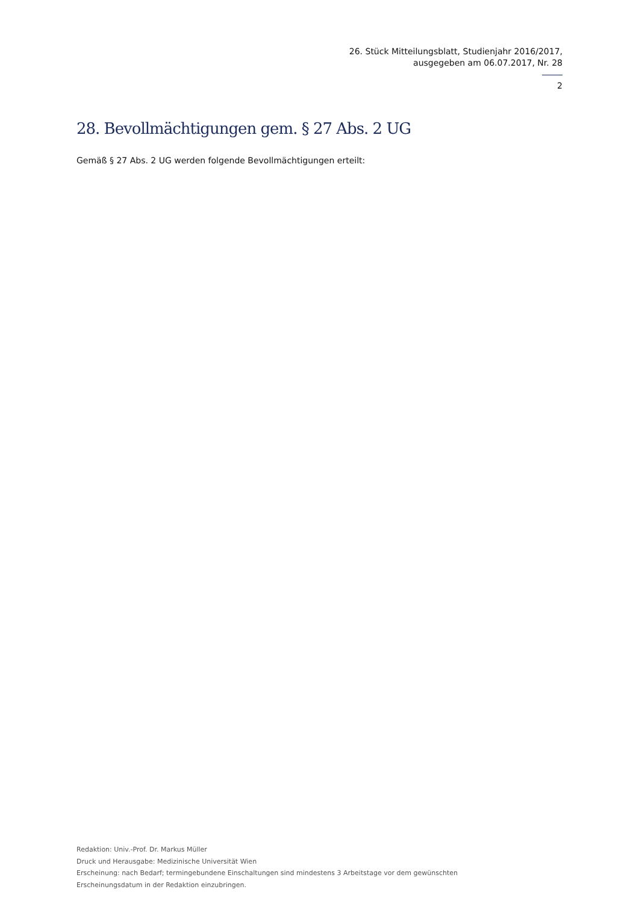26. Stück Mitteilungsblatt, Studienjahr 2016/2017,
ausgegeben am 06.07.2017, Nr. 28
2
28. Bevollmächtigungen gem. § 27 Abs. 2 UG
Gemäß § 27 Abs. 2 UG werden folgende Bevollmächtigungen erteilt:
Redaktion: Univ.-Prof. Dr. Markus Müller
Druck und Herausgabe: Medizinische Universität Wien
Erscheinung: nach Bedarf; termingebundene Einschaltungen sind mindestens 3 Arbeitstage vor dem gewünschten
Erscheinungsdatum in der Redaktion einzubringen.